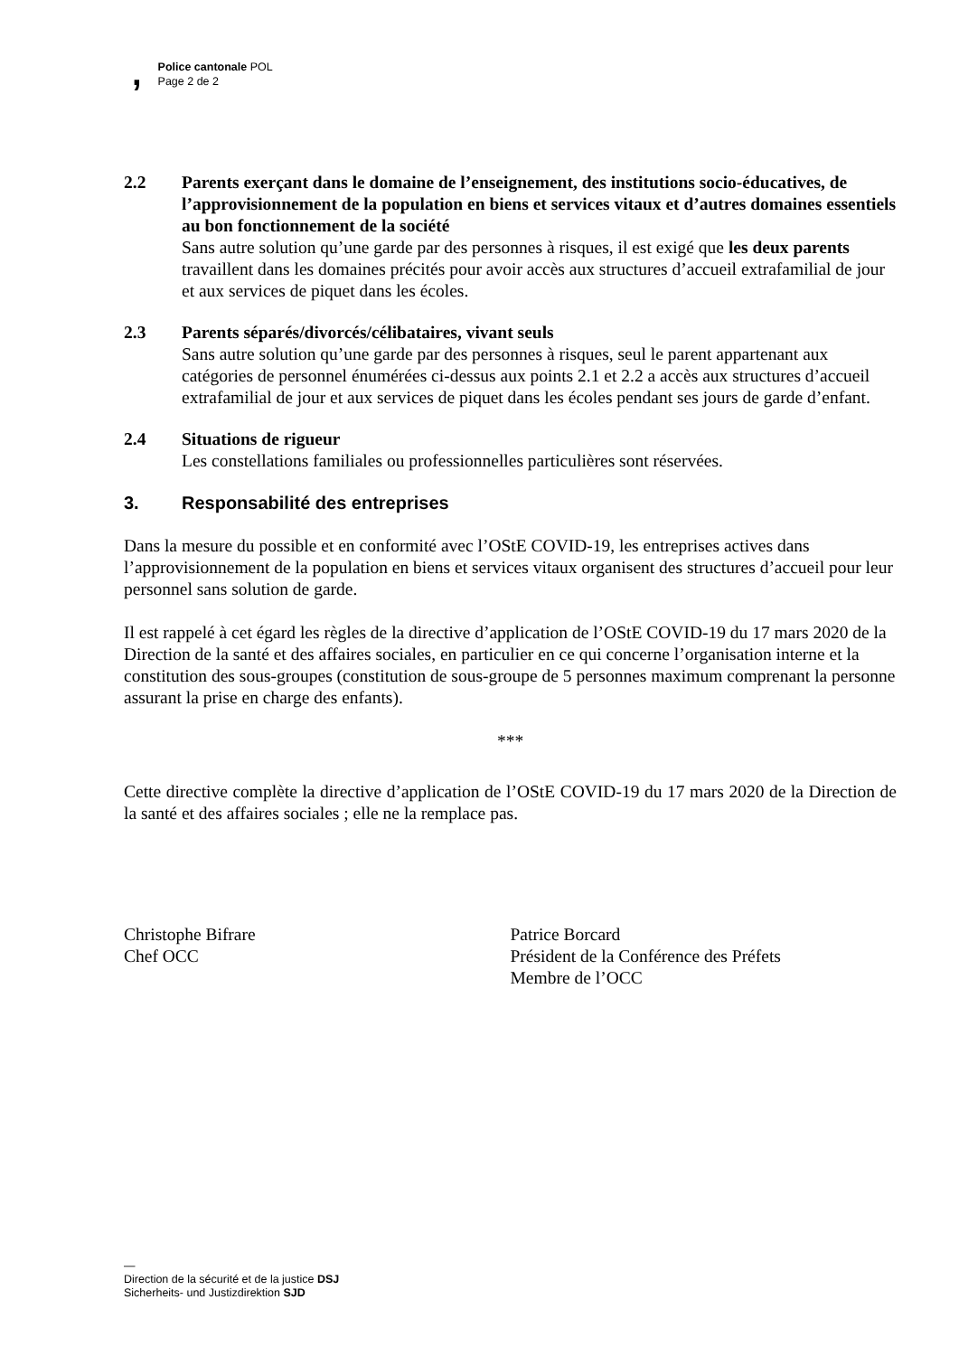,
Police cantonale POL
Page 2 de 2
2.2 Parents exerçant dans le domaine de l’enseignement, des institutions socio-éducatives, de l’approvisionnement de la population en biens et services vitaux et d’autres domaines essentiels au bon fonctionnement de la société
Sans autre solution qu’une garde par des personnes à risques, il est exigé que les deux parents travaillent dans les domaines précités pour avoir accès aux structures d’accueil extrafamilial de jour et aux services de piquet dans les écoles.
2.3 Parents séparés/divorcés/célibataires, vivant seuls
Sans autre solution qu’une garde par des personnes à risques, seul le parent appartenant aux catégories de personnel énumérées ci-dessus aux points 2.1 et 2.2 a accès aux structures d’accueil extrafamilial de jour et aux services de piquet dans les écoles pendant ses jours de garde d’enfant.
2.4 Situations de rigueur
Les constellations familiales ou professionnelles particulières sont réservées.
3. Responsabilité des entreprises
Dans la mesure du possible et en conformité avec l’OStE COVID-19, les entreprises actives dans l’approvisionnement de la population en biens et services vitaux organisent des structures d’accueil pour leur personnel sans solution de garde.
Il est rappelé à cet égard les règles de la directive d’application de l’OStE COVID-19 du 17 mars 2020 de la Direction de la santé et des affaires sociales, en particulier en ce qui concerne l’organisation interne et la constitution des sous-groupes (constitution de sous-groupe de 5 personnes maximum comprenant la personne assurant la prise en charge des enfants).
***
Cette directive complète la directive d’application de l’OStE COVID-19 du 17 mars 2020 de la Direction de la santé et des affaires sociales ; elle ne la remplace pas.
Christophe Bifrare
Chef OCC
Patrice Borcard
Président de la Conférence des Préfets
Membre de l’OCC
—
Direction de la sécurité et de la justice DSJ
Sicherheits- und Justizdirektion SJD